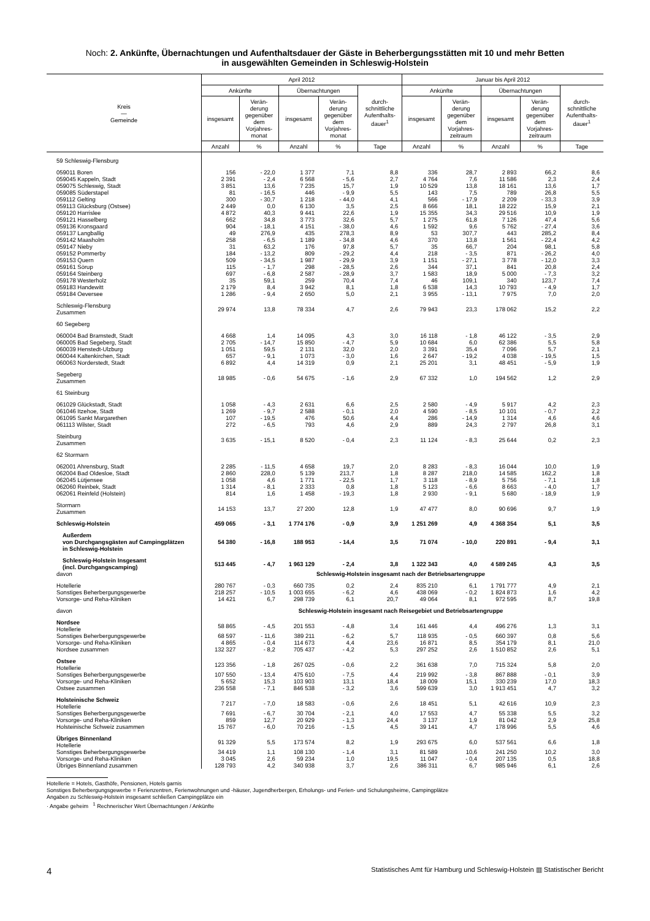Noch: 2. Ankünfte, Übernachtungen und Aufenthaltsdauer der Gäste in Beherbergungsstätten mit 10 und mehr Betten
in ausgewählten Gemeinden in Schleswig-Holstein
| Kreis — Gemeinde | April 2012 | | | | | Januar bis April 2012 | | | | |
| --- | --- | --- | --- | --- | --- | --- | --- | --- | --- | --- |
| | Ankünfte | | Übernachtungen | | durch- schnittliche Aufenthalts- dauer<sup>1</sup> | Ankünfte | | Übernachtungen | | durch- schnittliche Aufenthalts- dauer<sup>1</sup> |
| | insgesamt | Verän- derung gegenüber dem Vorjahres- monat | insgesamt | Verän- derung gegenüber dem Vorjahres- monat | | insgesamt | Verän- derung gegenüber dem Vorjahres- zeitraum | insgesamt | Verän- derung gegenüber dem Vorjahres- zeitraum | |
| | Anzahl | % | Anzahl | % | Tage | Anzahl | % | Anzahl | % | Tage |
| 59 Schleswig-Flensburg | | | | | | | | | | |
| 059011 Boren | 156 | - 22,0 | 1 377 | 7,1 | 8,8 | 336 | 28,7 | 2 893 | 66,2 | 8,6 |
| 059045 Kappeln, Stadt | 2 391 | - 2,4 | 6 568 | - 5,6 | 2,7 | 4 764 | 7,6 | 11 586 | 2,3 | 2,4 |
| 059075 Schleswig, Stadt | 3 851 | 13,6 | 7 235 | 15,7 | 1,9 | 10 529 | 13,8 | 18 161 | 13,6 | 1,7 |
| 059085 Süderstapel | 81 | - 16,5 | 446 | - 9,9 | 5,5 | 143 | 7,5 | 789 | 26,8 | 5,5 |
| 059112 Gelting | 300 | - 30,7 | 1 218 | - 44,0 | 4,1 | 566 | - 17,9 | 2 209 | - 33,3 | 3,9 |
| 059113 Glücksburg (Ostsee) | 2 449 | 0,0 | 6 130 | 3,5 | 2,5 | 8 666 | 18,1 | 18 222 | 15,9 | 2,1 |
| 059120 Harrislee | 4 872 | 40,3 | 9 441 | 22,6 | 1,9 | 15 355 | 34,3 | 29 516 | 10,9 | 1,9 |
| 059121 Hasselberg | 662 | 34,8 | 3 773 | 32,6 | 5,7 | 1 275 | 61,8 | 7 126 | 47,4 | 5,6 |
| 059136 Kronsgaard | 904 | - 18,1 | 4 151 | - 38,0 | 4,6 | 1 592 | 9,6 | 5 762 | - 27,4 | 3,6 |
| 059137 Langballig | 49 | 276,9 | 435 | 278,3 | 8,9 | 53 | 307,7 | 443 | 285,2 | 8,4 |
| 059142 Maasholm | 258 | - 6,5 | 1 189 | - 34,8 | 4,6 | 370 | 13,8 | 1 561 | - 22,4 | 4,2 |
| 059147 Nieby | 31 | 63,2 | 176 | 97,8 | 5,7 | 35 | 66,7 | 204 | 98,1 | 5,8 |
| 059152 Pommerby | 184 | - 13,2 | 809 | - 29,2 | 4,4 | 218 | - 3,5 | 871 | - 26,2 | 4,0 |
| 059153 Quern | 509 | - 34,5 | 1 987 | - 29,9 | 3,9 | 1 151 | - 27,1 | 3 778 | - 12,0 | 3,3 |
| 059161 Sörup | 115 | - 1,7 | 298 | - 28,5 | 2,6 | 344 | 37,1 | 841 | 20,8 | 2,4 |
| 059164 Steinberg | 697 | - 6,8 | 2 587 | - 28,9 | 3,7 | 1 583 | 18,9 | 5 000 | - 7,3 | 3,2 |
| 059178 Westerholz | 35 | 59,1 | 259 | 70,4 | 7,4 | 46 | 109,1 | 340 | 123,7 | 7,4 |
| 059183 Handewitt | 2 179 | 8,4 | 3 942 | 8,1 | 1,8 | 6 538 | 14,3 | 10 793 | - 4,9 | 1,7 |
| 059184 Oeversee | 1 286 | - 9,4 | 2 650 | 5,0 | 2,1 | 3 955 | - 13,1 | 7 975 | 7,0 | 2,0 |
| Schleswig-Flensburg Zusammen | 29 974 | 13,8 | 78 334 | 4,7 | 2,6 | 79 943 | 23,3 | 178 062 | 15,2 | 2,2 |
| 60 Segeberg | | | | | | | | | | |
| 060004 Bad Bramstedt, Stadt | 4 668 | 1,4 | 14 095 | 4,3 | 3,0 | 16 118 | - 1,8 | 46 122 | - 3,5 | 2,9 |
| 060005 Bad Segeberg, Stadt | 2 705 | - 14,7 | 15 850 | - 4,7 | 5,9 | 10 684 | 6,0 | 62 386 | 5,5 | 5,8 |
| 060039 Henstedt-Ulzburg | 1 051 | 59,5 | 2 131 | 32,0 | 2,0 | 3 391 | 35,4 | 7 096 | 5,7 | 2,1 |
| 060044 Kaltenkirchen, Stadt | 657 | - 9,1 | 1 073 | - 3,0 | 1,6 | 2 647 | - 19,2 | 4 038 | - 19,5 | 1,5 |
| 060063 Norderstedt, Stadt | 6 892 | 4,4 | 14 319 | 0,9 | 2,1 | 25 201 | 3,1 | 48 451 | - 5,9 | 1,9 |
| Segeberg Zusammen | 18 985 | - 0,6 | 54 675 | - 1,6 | 2,9 | 67 332 | 1,0 | 194 562 | 1,2 | 2,9 |
| 61 Steinburg | | | | | | | | | | |
| 061029 Glückstadt, Stadt | 1 058 | - 4,3 | 2 631 | 6,6 | 2,5 | 2 580 | - 4,9 | 5 917 | 4,2 | 2,3 |
| 061046 Itzehoe, Stadt | 1 269 | - 9,7 | 2 588 | - 0,1 | 2,0 | 4 590 | - 8,5 | 10 101 | - 0,7 | 2,2 |
| 061095 Sankt Margarethen | 107 | - 19,5 | 476 | 50,6 | 4,4 | 286 | - 14,9 | 1 314 | 4,6 | 4,6 |
| 061113 Wilster, Stadt | 272 | - 6,5 | 793 | 4,6 | 2,9 | 889 | 24,3 | 2 797 | 26,8 | 3,1 |
| Steinburg Zusammen | 3 635 | - 15,1 | 8 520 | - 0,4 | 2,3 | 11 124 | - 8,3 | 25 644 | 0,2 | 2,3 |
| 62 Stormarn | | | | | | | | | | |
| 062001 Ahrensburg, Stadt | 2 285 | - 11,5 | 4 658 | 19,7 | 2,0 | 8 283 | - 8,3 | 16 044 | 10,0 | 1,9 |
| 062004 Bad Oldesloe, Stadt | 2 860 | 228,0 | 5 139 | 213,7 | 1,8 | 8 287 | 218,0 | 14 585 | 162,2 | 1,8 |
| 062045 Lütjensee | 1 058 | 4,6 | 1 771 | - 22,5 | 1,7 | 3 118 | - 8,9 | 5 756 | - 7,1 | 1,8 |
| 062060 Reinbek, Stadt | 1 314 | - 8,1 | 2 333 | 0,8 | 1,8 | 5 123 | - 6,6 | 8 663 | - 4,0 | 1,7 |
| 062061 Reinfeld (Holstein) | 814 | 1,6 | 1 458 | - 19,3 | 1,8 | 2 930 | - 9,1 | 5 680 | - 18,9 | 1,9 |
| Stormarn Zusammen | 14 153 | 13,7 | 27 200 | 12,8 | 1,9 | 47 477 | 8,0 | 90 696 | 9,7 | 1,9 |
| Schleswig-Holstein | 459 065 | - 3,1 | 1 774 176 | - 0,9 | 3,9 | 1 251 269 | 4,9 | 4 368 354 | 5,1 | 3,5 |
| Außerdem von Durchgangsgästen auf Campingplätzen in Schleswig-Holstein | 54 380 | - 16,8 | 188 953 | - 14,4 | 3,5 | 71 074 | - 10,0 | 220 891 | - 9,4 | 3,1 |
| Schleswig-Holstein Insgesamt (incl. Durchgangscamping) | 513 445 | - 4,7 | 1 963 129 | - 2,4 | 3,8 | 1 322 343 | 4,0 | 4 589 245 | 4,3 | 3,5 |
| davon | Schleswig-Holstein insgesamt nach der Betriebsartengruppe | | | | | | | | | |
| Hotellerie | 280 767 | - 0,3 | 660 735 | 0,2 | 2,4 | 835 210 | 6,1 | 1 791 777 | 4,9 | 2,1 |
| Sonstiges Beherbergungsgewerbe | 218 257 | - 10,5 | 1 003 655 | - 6,2 | 4,6 | 438 069 | - 0,2 | 1 824 873 | 1,6 | 4,2 |
| Vorsorge- und Reha-Kliniken | 14 421 | 6,7 | 298 739 | 6,1 | 20,7 | 49 064 | 8,1 | 972 595 | 8,7 | 19,8 |
| davon | Schleswig-Holstein insgesamt nach Reisegebiet und Betriebsartengruppe | | | | | | | | | |
| Nordsee Hotellerie | 58 865 | - 4,5 | 201 553 | - 4,8 | 3,4 | 161 446 | 4,4 | 496 276 | 1,3 | 3,1 |
| Sonstiges Beherbergungsgewerbe | 68 597 | - 11,6 | 389 211 | - 6,2 | 5,7 | 118 935 | - 0,5 | 660 397 | 0,8 | 5,6 |
| Vorsorge- und Reha-Kliniken | 4 865 | - 0,4 | 114 673 | 4,4 | 23,6 | 16 871 | 8,5 | 354 179 | 8,1 | 21,0 |
| Nordsee zusammen | 132 327 | - 8,2 | 705 437 | - 4,2 | 5,3 | 297 252 | 2,6 | 1 510 852 | 2,6 | 5,1 |
| Ostsee Hotellerie | 123 356 | - 1,8 | 267 025 | - 0,6 | 2,2 | 361 638 | 7,0 | 715 324 | 5,8 | 2,0 |
| Sonstiges Beherbergungsgewerbe | 107 550 | - 13,4 | 475 610 | - 7,5 | 4,4 | 219 992 | - 3,8 | 867 888 | - 0,1 | 3,9 |
| Vorsorge- und Reha-Kliniken | 5 652 | 15,3 | 103 903 | 13,1 | 18,4 | 18 009 | 15,1 | 330 239 | 17,0 | 18,3 |
| Ostsee zusammen | 236 558 | - 7,1 | 846 538 | - 3,2 | 3,6 | 599 639 | 3,0 | 1 913 451 | 4,7 | 3,2 |
| Holsteinische Schweiz Hotellerie | 7 217 | - 7,0 | 18 583 | - 0,6 | 2,6 | 18 451 | 5,1 | 42 616 | 10,9 | 2,3 |
| Sonstiges Beherbergungsgewerbe | 7 691 | - 6,7 | 30 704 | - 2,1 | 4,0 | 17 553 | 4,7 | 55 338 | 5,5 | 3,2 |
| Vorsorge- und Reha-Kliniken | 859 | 12,7 | 20 929 | - 1,3 | 24,4 | 3 137 | 1,9 | 81 042 | 2,9 | 25,8 |
| Holsteinische Schweiz zusammen | 15 767 | - 6,0 | 70 216 | - 1,5 | 4,5 | 39 141 | 4,7 | 178 996 | 5,5 | 4,6 |
| Übriges Binnenland Hotellerie | 91 329 | 5,5 | 173 574 | 8,2 | 1,9 | 293 675 | 6,0 | 537 561 | 6,6 | 1,8 |
| Sonstiges Beherbergungsgewerbe | 34 419 | 1,1 | 108 130 | - 1,4 | 3,1 | 81 589 | 10,6 | 241 250 | 10,2 | 3,0 |
| Vorsorge- und Reha-Kliniken | 3 045 | 2,6 | 59 234 | 1,0 | 19,5 | 11 047 | - 0,4 | 207 135 | 0,5 | 18,8 |
| Übriges Binnenland zusammen | 128 793 | 4,2 | 340 938 | 3,7 | 2,6 | 386 311 | 6,7 | 985 946 | 6,1 | 2,6 |
Hotellerie = Hotels, Gasthöfe, Pensionen, Hotels garnis
Sonstiges Beherbergungsgewerbe = Ferienzentren, Ferienwohnungen und -häuser, Jugendherbergen, Erholungs- und Ferien- und Schulungsheime, Campingplätze
Angaben zu Schleswig-Holstein insgesamt schließen Campingplätze ein
· Angabe geheim <sup>1</sup> Rechnerischer Wert Übernachtungen / Ankünfte
4 Statistisches Amt für Hamburg und Schleswig-Holstein ▥ Statistischer Bericht